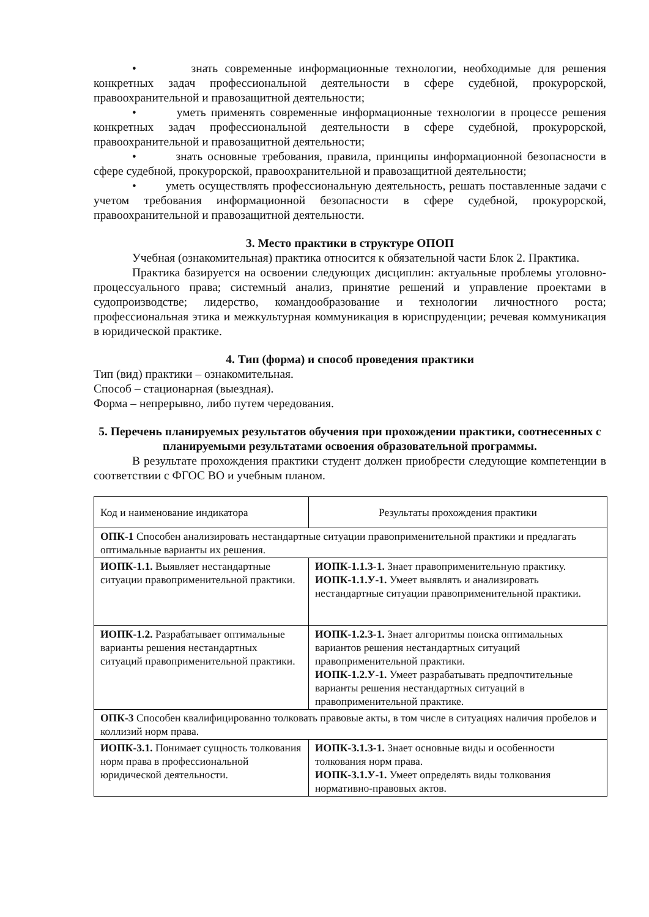• знать современные информационные технологии, необходимые для решения конкретных задач профессиональной деятельности в сфере судебной, прокурорской, правоохранительной и правозащитной деятельности;
• уметь применять современные информационные технологии в процессе решения конкретных задач профессиональной деятельности в сфере судебной, прокурорской, правоохранительной и правозащитной деятельности;
• знать основные требования, правила, принципы информационной безопасности в сфере судебной, прокурорской, правоохранительной и правозащитной деятельности;
• уметь осуществлять профессиональную деятельность, решать поставленные задачи с учетом требования информационной безопасности в сфере судебной, прокурорской, правоохранительной и правозащитной деятельности.
3. Место практики в структуре ОПОП
Учебная (ознакомительная) практика относится к обязательной части Блок 2. Практика.
Практика базируется на освоении следующих дисциплин: актуальные проблемы уголовно-процессуального права; системный анализ, принятие решений и управление проектами в судопроизводстве; лидерство, командообразование и технологии личностного роста; профессиональная этика и межкультурная коммуникация в юриспруденции; речевая коммуникация в юридической практике.
4. Тип (форма) и способ проведения практики
Тип (вид) практики – ознакомительная.
Способ – стационарная (выездная).
Форма – непрерывно, либо путем чередования.
5. Перечень планируемых результатов обучения при прохождении практики, соотнесенных с планируемыми результатами освоения образовательной программы.
В результате прохождения практики студент должен приобрести следующие компетенции в соответствии с ФГОС ВО и учебным планом.
| Код и наименование индикатора | Результаты прохождения практики |
| ОПК-1 Способен анализировать нестандартные ситуации правоприменительной практики и предлагать оптимальные варианты их решения. | |
| ИОПК-1.1. Выявляет нестандартные ситуации правоприменительной практики. | ИОПК-1.1.З-1. Знает правоприменительную практику. ИОПК-1.1.У-1. Умеет выявлять и анализировать нестандартные ситуации правоприменительной практики. |
| ИОПК-1.2. Разрабатывает оптимальные варианты решения нестандартных ситуаций правоприменительной практики. | ИОПК-1.2.З-1. Знает алгоритмы поиска оптимальных вариантов решения нестандартных ситуаций правоприменительной практики. ИОПК-1.2.У-1. Умеет разрабатывать предпочтительные варианты решения нестандартных ситуаций в правоприменительной практике. |
| ОПК-3 Способен квалифицированно толковать правовые акты, в том числе в ситуациях наличия пробелов и коллизий норм права. | |
| ИОПК-3.1. Понимает сущность толкования норм права в профессиональной юридической деятельности. | ИОПК-3.1.З-1. Знает основные виды и особенности толкования норм права. ИОПК-3.1.У-1. Умеет определять виды толкования нормативно-правовых актов. |